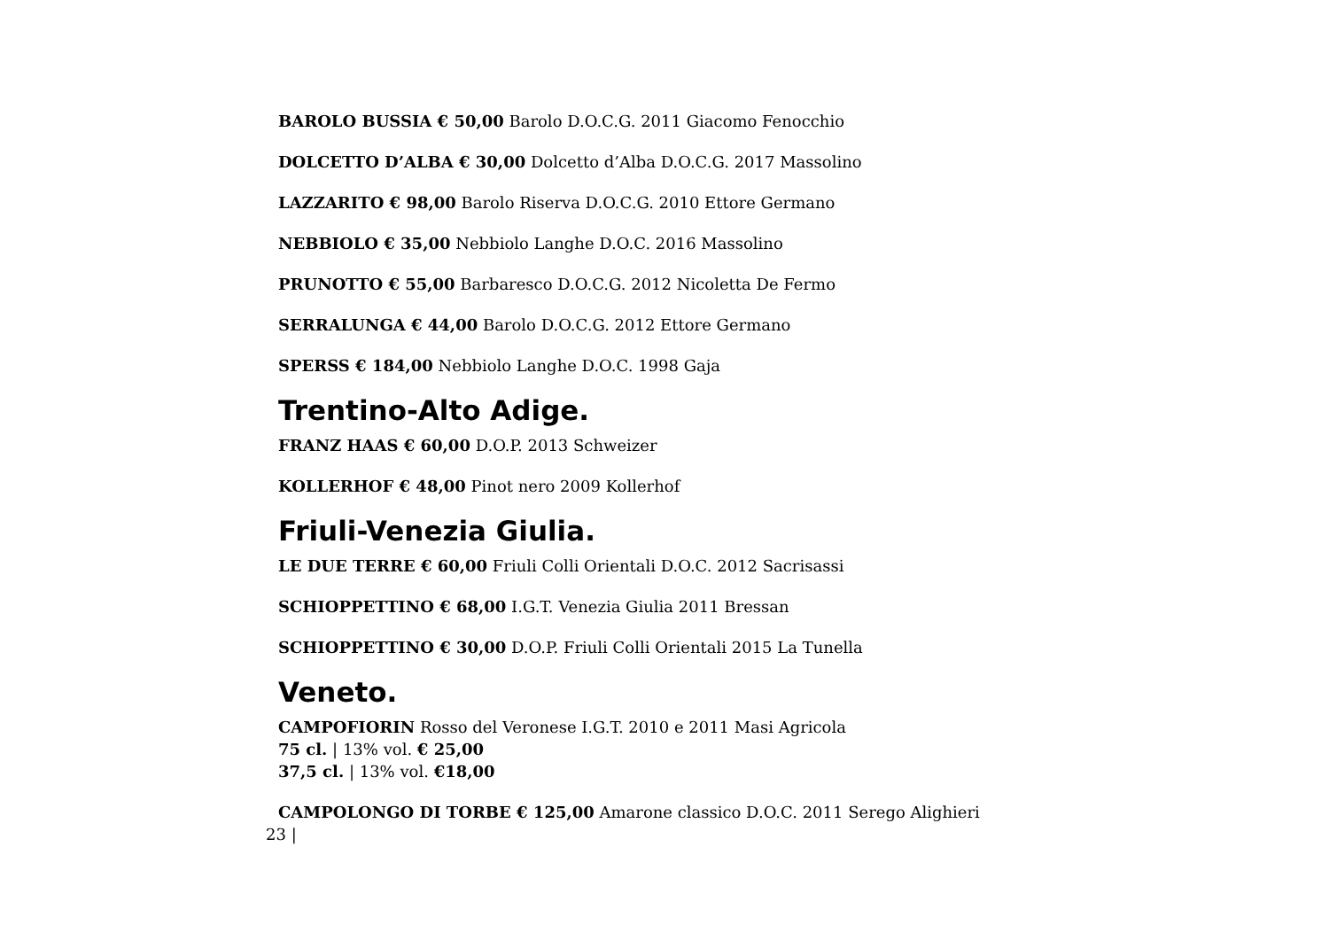BAROLO BUSSIA € 50,00 Barolo D.O.C.G. 2011 Giacomo Fenocchio
DOLCETTO D’ALBA € 30,00 Dolcetto d’Alba D.O.C.G. 2017 Massolino
LAZZARITO € 98,00 Barolo Riserva D.O.C.G. 2010 Ettore Germano
NEBBIOLO € 35,00 Nebbiolo Langhe D.O.C. 2016 Massolino
PRUNOTTO € 55,00 Barbaresco D.O.C.G. 2012 Nicoletta De Fermo
SERRALUNGA € 44,00 Barolo D.O.C.G. 2012 Ettore Germano
SPERSS € 184,00 Nebbiolo Langhe D.O.C. 1998 Gaja
Trentino-Alto Adige.
FRANZ HAAS € 60,00 D.O.P. 2013 Schweizer
KOLLERHOF € 48,00 Pinot nero 2009 Kollerhof
Friuli-Venezia Giulia.
LE DUE TERRE € 60,00 Friuli Colli Orientali D.O.C. 2012 Sacrisassi
SCHIOPPETTINO € 68,00 I.G.T. Venezia Giulia 2011 Bressan
SCHIOPPETTINO € 30,00 D.O.P. Friuli Colli Orientali 2015 La Tunella
Veneto.
CAMPOFIORIN Rosso del Veronese I.G.T. 2010 e 2011 Masi Agricola
75 cl. | 13% vol. € 25,00
37,5 cl. | 13% vol. €18,00
CAMPOLONGO DI TORBE € 125,00 Amarone classico D.O.C. 2011 Serego Alighieri
23 |